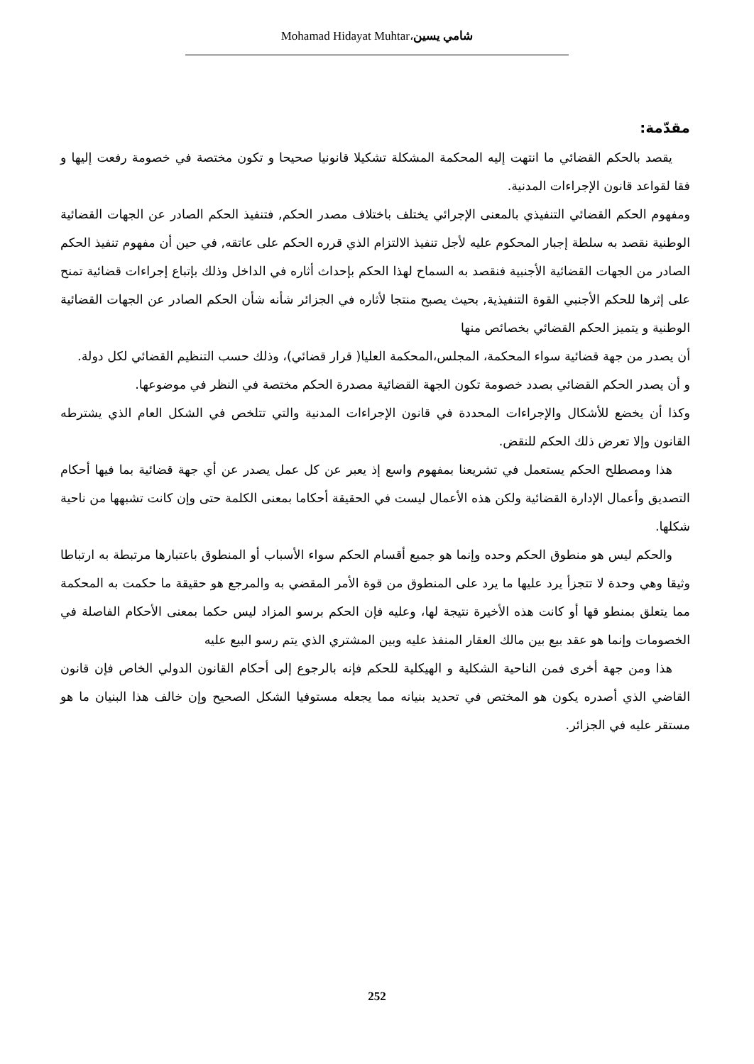Mohamad Hidayat Muhtar،شامي يسين
مقدّمة:
يقصد بالحكم القضائي ما انتهت إليه المحكمة المشكلة تشكيلا قانونيا صحيحا و تكون مختصة في خصومة رفعت إليها و فقا لقواعد قانون الإجراءات المدنية.
ومفهوم الحكم القضائي التنفيذي بالمعنى الإجرائي يختلف باختلاف مصدر الحكم, فتنفيذ الحكم الصادر عن الجهات القضائية الوطنية نقصد به سلطة إجبار المحكوم عليه لأجل تنفيذ الالتزام الذي قرره الحكم على عاتقه, في حين أن مفهوم تنفيذ الحكم الصادر من الجهات القضائية الأجنبية فنقصد به السماح لهذا الحكم بإحداث أثاره في الداخل وذلك بإتباع إجراءات قضائية تمنح على إثرها للحكم الأجنبي القوة التنفيذية, بحيث يصبح منتجا لأثاره في الجزائر شأنه شأن الحكم الصادر عن الجهات القضائية الوطنية و يتميز الحكم القضائي بخصائص منها
أن يصدر من جهة قضائية سواء المحكمة، المجلس،المحكمة العليا( قرار قضائي)، وذلك حسب التنظيم القضائي لكل دولة.
و أن يصدر الحكم القضائي بصدد خصومة تكون الجهة القضائية مصدرة الحكم مختصة في النظر في موضوعها.
وكذا أن يخضع للأشكال والإجراءات المحددة في قانون الإجراءات المدنية والتي تتلخص في الشكل العام الذي يشترطه القانون وإلا تعرض ذلك الحكم للنقض.
هذا ومصطلح الحكم يستعمل في تشريعنا بمفهوم واسع إذ يعبر عن كل عمل يصدر عن أي جهة قضائية بما فيها أحكام التصديق وأعمال الإدارة القضائية ولكن هذه الأعمال ليست في الحقيقة أحكاما بمعنى الكلمة حتى وإن كانت تشبهها من ناحية شكلها.
والحكم ليس هو منطوق الحكم وحده وإنما هو جميع أقسام الحكم سواء الأسباب أو المنطوق باعتبارها مرتبطة به ارتباطا وثيقا وهي وحدة لا تتجزأ يرد عليها ما يرد على المنطوق من قوة الأمر المقضي به والمرجع هو حقيقة ما حكمت به المحكمة مما يتعلق بمنطو قها أو كانت هذه الأخيرة نتيجة لها، وعليه فإن الحكم برسو المزاد ليس حكما بمعنى الأحكام الفاصلة في الخصومات وإنما هو عقد بيع بين مالك العقار المنفذ عليه وبين المشتري الذي يتم رسو البيع عليه
هذا ومن جهة أخرى فمن الناحية الشكلية و الهيكلية للحكم فإنه بالرجوع إلى أحكام القانون الدولي الخاص فإن قانون القاضي الذي أصدره يكون هو المختص في تحديد بنيانه مما يجعله مستوفيا الشكل الصحيح وإن خالف هذا البنيان ما هو مستقر عليه في الجزائر.
252